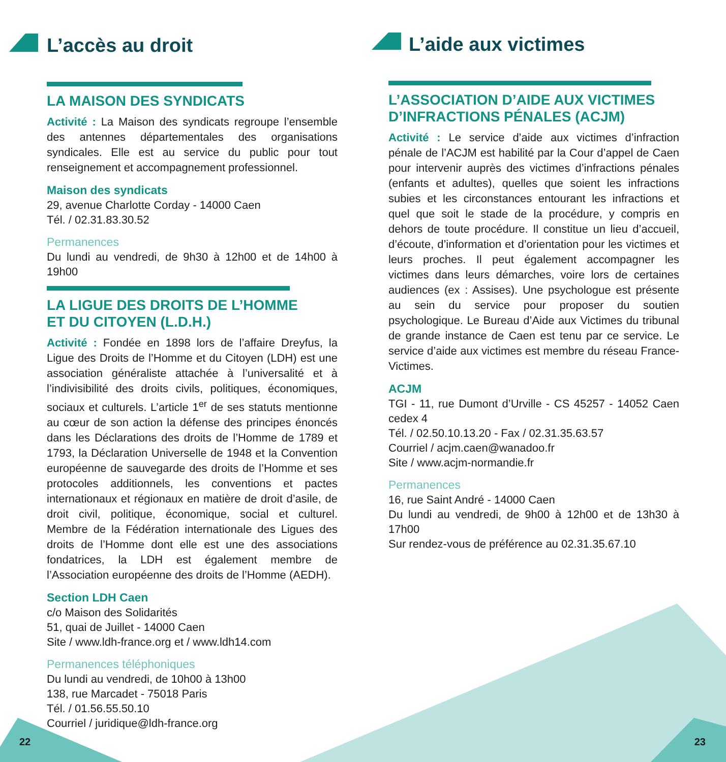L’accès au droit
LA MAISON DES SYNDICATS
Activité : La Maison des syndicats regroupe l’ensemble des antennes départementales des organisations syndicales. Elle est au service du public pour tout renseignement et accompagnement professionnel.
Maison des syndicats
29, avenue Charlotte Corday - 14000 Caen
Tél. / 02.31.83.30.52
Permanences
Du lundi au vendredi, de 9h30 à 12h00 et de 14h00 à 19h00
LA LIGUE DES DROITS DE L’HOMME
ET DU CITOYEN (L.D.H.)
Activité : Fondée en 1898 lors de l’affaire Dreyfus, la Ligue des Droits de l’Homme et du Citoyen (LDH) est une association généraliste attachée à l’universalité et à l’indivisibilité des droits civils, politiques, économiques, sociaux et culturels. L’article 1<sup>er</sup> de ses statuts mentionne au cœur de son action la défense des principes énoncés dans les Déclarations des droits de l’Homme de 1789 et 1793, la Déclaration Universelle de 1948 et la Convention européenne de sauvegarde des droits de l’Homme et ses protocoles additionnels, les conventions et pactes internationaux et régionaux en matière de droit d’asile, de droit civil, politique, économique, social et culturel. Membre de la Fédération internationale des Ligues des droits de l’Homme dont elle est une des associations fondatrices, la LDH est également membre de l’Association européenne des droits de l’Homme (AEDH).
Section LDH Caen
c/o Maison des Solidarités
51, quai de Juillet - 14000 Caen
Site / www.ldh-france.org et / www.ldh14.com
Permanences téléphoniques
Du lundi au vendredi, de 10h00 à 13h00
138, rue Marcadet - 75018 Paris
Tél. / 01.56.55.50.10
Courriel / juridique@ldh-france.org
L’aide aux victimes
L’ASSOCIATION D’AIDE AUX VICTIMES D’INFRACTIONS PÉNALES (ACJM)
Activité : Le service d’aide aux victimes d’infraction pénale de l’ACJM est habilité par la Cour d’appel de Caen pour intervenir auprès des victimes d’infractions pénales (enfants et adultes), quelles que soient les infractions subies et les circonstances entourant les infractions et quel que soit le stade de la procédure, y compris en dehors de toute procédure. Il constitue un lieu d’accueil, d’écoute, d’information et d’orientation pour les victimes et leurs proches. Il peut également accompagner les victimes dans leurs démarches, voire lors de certaines audiences (ex : Assises). Une psychologue est présente au sein du service pour proposer du soutien psychologique. Le Bureau d’Aide aux Victimes du tribunal de grande instance de Caen est tenu par ce service. Le service d’aide aux victimes est membre du réseau France-Victimes.
ACJM
TGI - 11, rue Dumont d’Urville - CS 45257 - 14052 Caen cedex 4
Tél. / 02.50.10.13.20 - Fax / 02.31.35.63.57
Courriel / acjm.caen@wanadoo.fr
Site / www.acjm-normandie.fr
Permanences
16, rue Saint André - 14000 Caen
Du lundi au vendredi, de 9h00 à 12h00 et de 13h30 à 17h00
Sur rendez-vous de préférence au 02.31.35.67.10
22 23